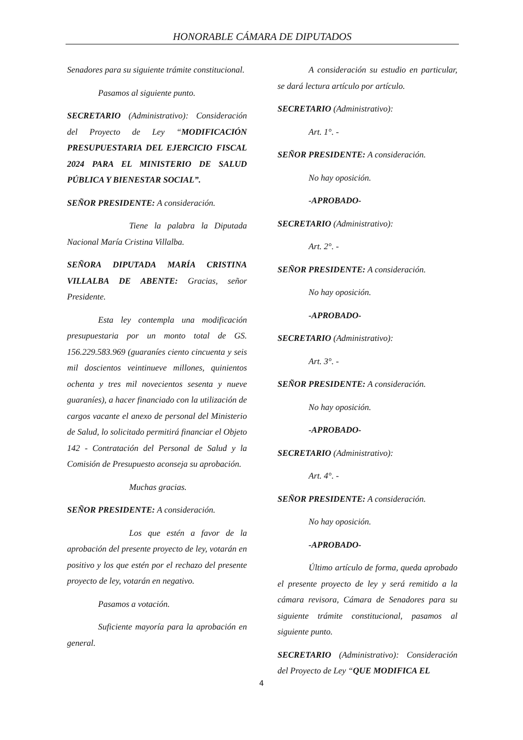HONORABLE CÁMARA DE DIPUTADOS
Senadores para su siguiente trámite constitucional.
Pasamos al siguiente punto.
SECRETARIO (Administrativo): Consideración del Proyecto de Ley “MODIFICACIÓN PRESUPUESTARIA DEL EJERCICIO FISCAL 2024 PARA EL MINISTERIO DE SALUD PÚBLICA Y BIENESTAR SOCIAL”.
SEÑOR PRESIDENTE: A consideración.
Tiene la palabra la Diputada Nacional María Cristina Villalba.
SEÑORA DIPUTADA MARÍA CRISTINA VILLALBA DE ABENTE: Gracias, señor Presidente.
Esta ley contempla una modificación presupuestaria por un monto total de GS. 156.229.583.969 (guaraníes ciento cincuenta y seis mil doscientos veintinueve millones, quinientos ochenta y tres mil novecientos sesenta y nueve guaraníes), a hacer financiado con la utilización de cargos vacante el anexo de personal del Ministerio de Salud, lo solicitado permitirá financiar el Objeto 142 - Contratación del Personal de Salud y la Comisión de Presupuesto aconseja su aprobación.
Muchas gracias.
SEÑOR PRESIDENTE: A consideración.
Los que estén a favor de la aprobación del presente proyecto de ley, votarán en positivo y los que estén por el rechazo del presente proyecto de ley, votarán en negativo.
Pasamos a votación.
Suficiente mayoría para la aprobación en general.
A consideración su estudio en particular, se dará lectura artículo por artículo.
SECRETARIO (Administrativo):
Art. 1°. -
SEÑOR PRESIDENTE: A consideración.
No hay oposición.
-APROBADO-
SECRETARIO (Administrativo):
Art. 2°. -
SEÑOR PRESIDENTE: A consideración.
No hay oposición.
-APROBADO-
SECRETARIO (Administrativo):
Art. 3°. -
SEÑOR PRESIDENTE: A consideración.
No hay oposición.
-APROBADO-
SECRETARIO (Administrativo):
Art. 4°. -
SEÑOR PRESIDENTE: A consideración.
No hay oposición.
-APROBADO-
Último artículo de forma, queda aprobado el presente proyecto de ley y será remitido a la cámara revisora, Cámara de Senadores para su siguiente trámite constitucional, pasamos al siguiente punto.
SECRETARIO (Administrativo): Consideración del Proyecto de Ley “QUE MODIFICA EL
4